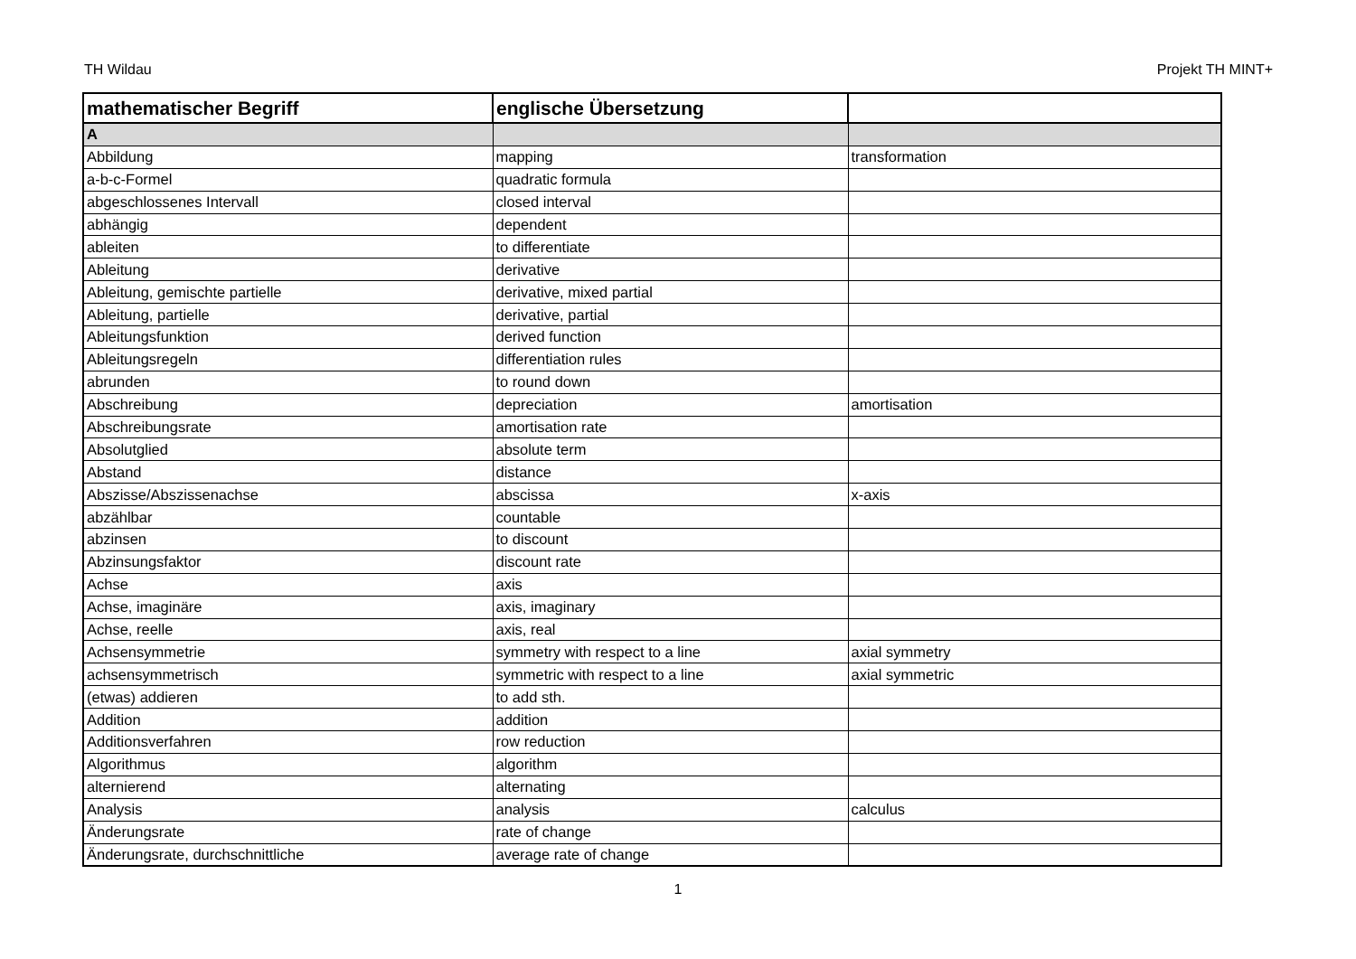TH Wildau Projekt TH MINT+
| mathematischer Begriff | englische Übersetzung | |
| --- | --- | --- |
| A | | |
| Abbildung | mapping | transformation |
| a-b-c-Formel | quadratic formula | |
| abgeschlossenes Intervall | closed interval | |
| abhängig | dependent | |
| ableiten | to differentiate | |
| Ableitung | derivative | |
| Ableitung, gemischte partielle | derivative, mixed partial | |
| Ableitung, partielle | derivative, partial | |
| Ableitungsfunktion | derived function | |
| Ableitungsregeln | differentiation rules | |
| abrunden | to round down | |
| Abschreibung | depreciation | amortisation |
| Abschreibungsrate | amortisation rate | |
| Absolutglied | absolute term | |
| Abstand | distance | |
| Abszisse/Abszissenachse | abscissa | x-axis |
| abzählbar | countable | |
| abzinsen | to discount | |
| Abzinsungsfaktor | discount rate | |
| Achse | axis | |
| Achse, imaginäre | axis, imaginary | |
| Achse, reelle | axis, real | |
| Achsensymmetrie | symmetry with respect to a line | axial symmetry |
| achsensymmetrisch | symmetric with respect to a line | axial symmetric |
| (etwas) addieren | to add sth. | |
| Addition | addition | |
| Additionsverfahren | row reduction | |
| Algorithmus | algorithm | |
| alternierend | alternating | |
| Analysis | analysis | calculus |
| Änderungsrate | rate of change | |
| Änderungsrate, durchschnittliche | average rate of change | |
1